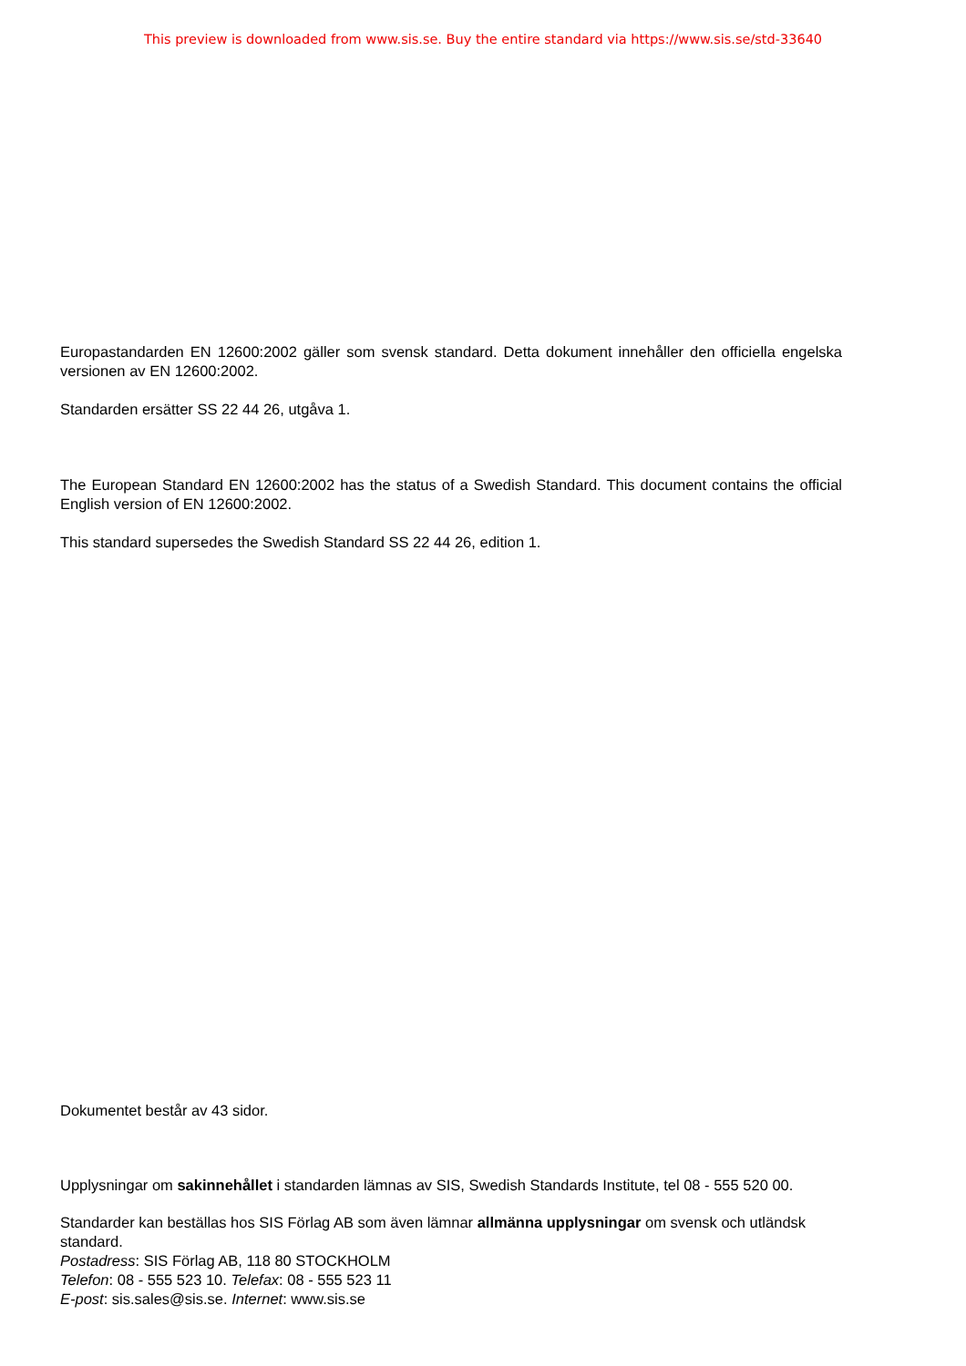This preview is downloaded from www.sis.se. Buy the entire standard via https://www.sis.se/std-33640
Europastandarden EN 12600:2002 gäller som svensk standard. Detta dokument innehåller den officiella engelska versionen av EN 12600:2002.
Standarden ersätter SS 22 44 26, utgåva 1.
The European Standard EN 12600:2002 has the status of a Swedish Standard. This document contains the official English version of EN 12600:2002.
This standard supersedes the Swedish Standard SS 22 44 26, edition 1.
Dokumentet består av 43 sidor.
Upplysningar om sakinnehållet i standarden lämnas av SIS, Swedish Standards Institute, tel 08 - 555 520 00.
Standarder kan beställas hos SIS Förlag AB som även lämnar allmänna upplysningar om svensk och utländsk standard.
Postadress: SIS Förlag AB, 118 80 STOCKHOLM
Telefon: 08 - 555 523 10. Telefax: 08 - 555 523 11
E-post: sis.sales@sis.se. Internet: www.sis.se